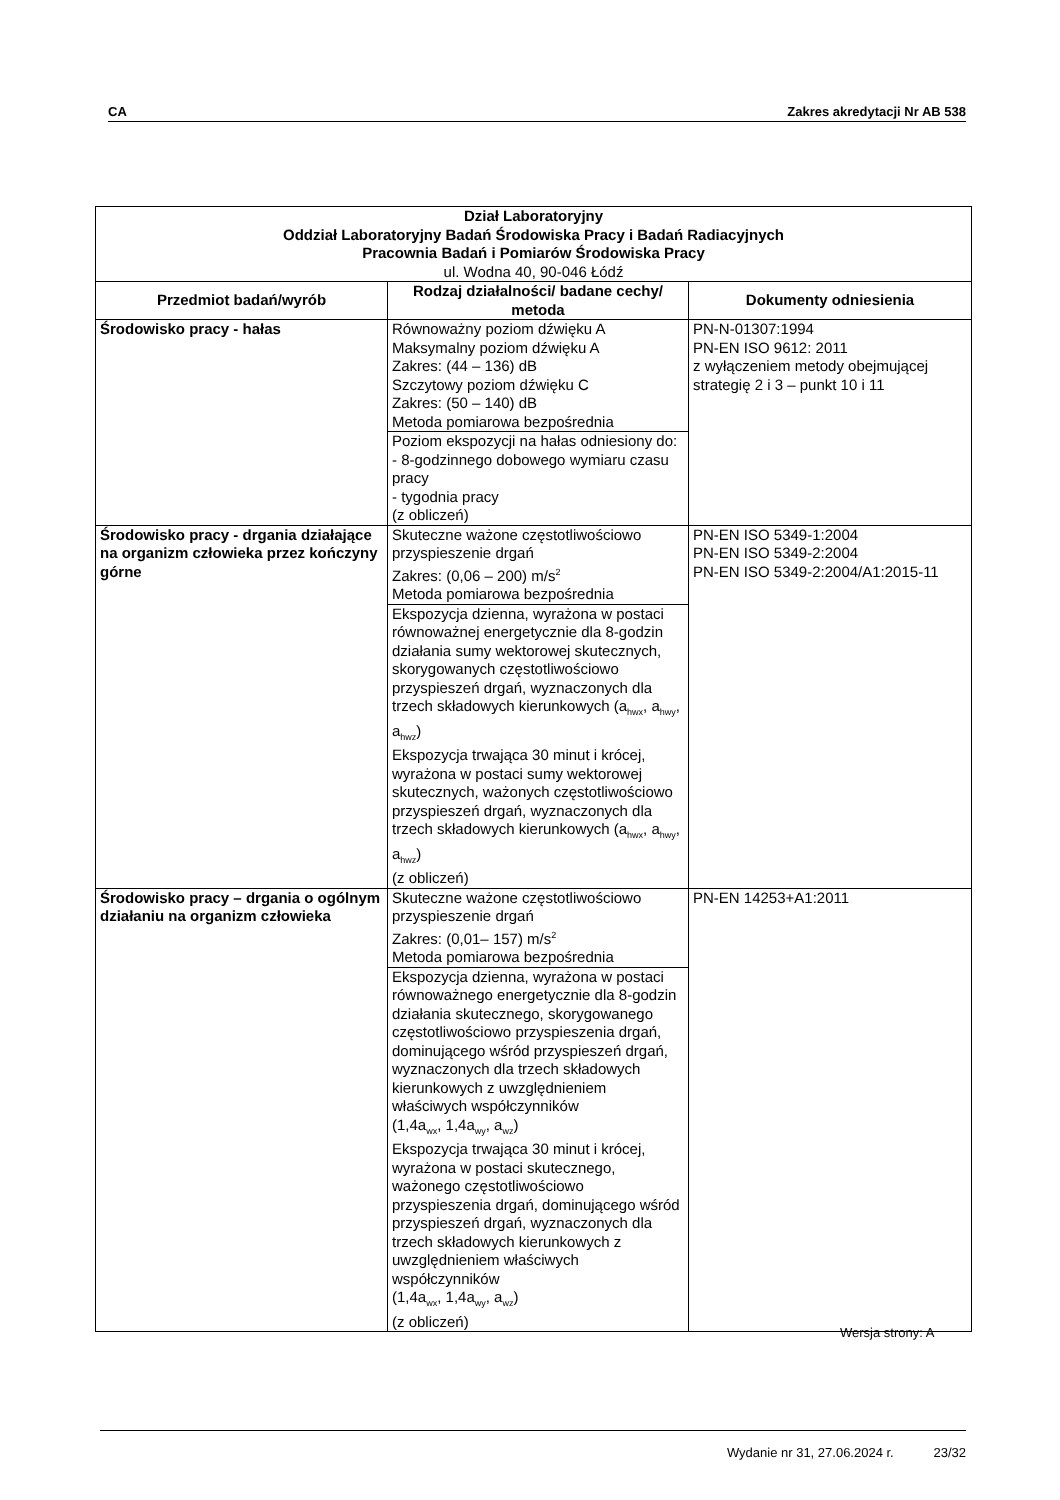CA Zakres akredytacji Nr AB 538
| Dział Laboratoryjny Oddział Laboratoryjny Badań Środowiska Pracy i Badań Radiacyjnych Pracownia Badań i Pomiarów Środowiska Pracy ul. Wodna 40, 90-046 Łódź | | |
| Przedmiot badań/wyrób | Rodzaj działalności/ badane cechy/ metoda | Dokumenty odniesienia |
| Środowisko pracy - hałas | Równoważny poziom dźwięku A Maksymalny poziom dźwięku A Zakres: (44 – 136) dB Szczytowy poziom dźwięku C Zakres: (50 – 140) dB Metoda pomiarowa bezpośrednia Poziom ekspozycji na hałas odniesiony do: - 8-godzinnego dobowego wymiaru czasu pracy - tygodnia pracy (z obliczeń) | PN-N-01307:1994 PN-EN ISO 9612: 2011 z wyłączeniem metody obejmującej strategię 2 i 3 – punkt 10 i 11 |
| Środowisko pracy - drgania działające na organizm człowieka przez kończyny górne | Skuteczne ważone częstotliwościowo przyspieszenie drgań Zakres: (0,06 – 200) m/s<sup>2</sup> Metoda pomiarowa bezpośrednia Ekspozycja dzienna, wyrażona w postaci równoważnej energetycznie dla 8-godzin działania sumy wektorowej skutecznych, skorygowanych częstotliwościowo przyspieszeń drgań, wyznaczonych dla trzech składowych kierunkowych (a<sub>hwx</sub>, a<sub>hwy</sub>, a<sub>hwz</sub>) Ekspozycja trwająca 30 minut i krócej, wyrażona w postaci sumy wektorowej skutecznych, ważonych częstotliwościowo przyspieszeń drgań, wyznaczonych dla trzech składowych kierunkowych (a<sub>hwx</sub>, a<sub>hwy</sub>, a<sub>hwz</sub>) (z obliczeń) | PN-EN ISO 5349-1:2004 PN-EN ISO 5349-2:2004 PN-EN ISO 5349-2:2004/A1:2015-11 |
| Środowisko pracy – drgania o ogólnym działaniu na organizm człowieka | Skuteczne ważone częstotliwościowo przyspieszenie drgań Zakres: (0,01– 157) m/s<sup>2</sup> Metoda pomiarowa bezpośrednia Ekspozycja dzienna, wyrażona w postaci równoważnego energetycznie dla 8-godzin działania skutecznego, skorygowanego częstotliwościowo przyspieszenia drgań, dominującego wśród przyspieszeń drgań, wyznaczonych dla trzech składowych kierunkowych z uwzględnieniem właściwych współczynników (1,4a<sub>wx</sub>, 1,4a<sub>wy</sub>, a<sub>wz</sub>) Ekspozycja trwająca 30 minut i krócej, wyrażona w postaci skutecznego, ważonego częstotliwościowo przyspieszenia drgań, dominującego wśród przyspieszeń drgań, wyznaczonych dla trzech składowych kierunkowych z uwzględnieniem właściwych współczynników (1,4a<sub>wx</sub>, 1,4a<sub>wy</sub>, a<sub>wz</sub>) (z obliczeń) | PN-EN 14253+A1:2011 |
Wersja strony: A
Wydanie nr 31, 27.06.2024 r. 23/32